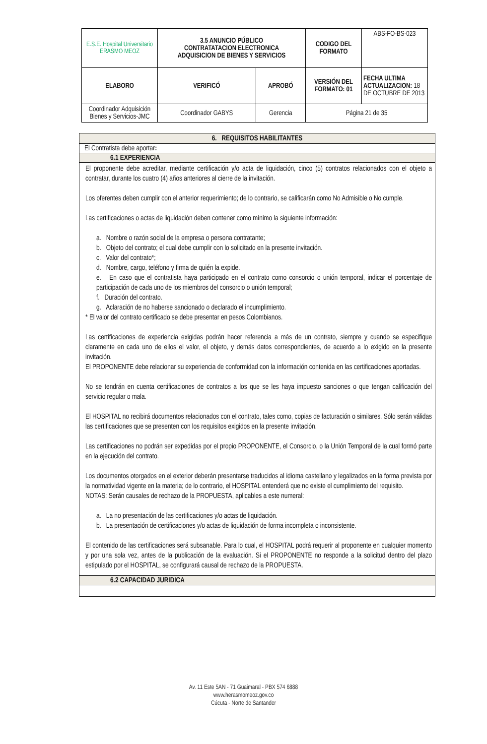| E.S.E. Hospital Universitario ERASMO MEOZ | 3.5 ANUNCIO PÚBLICO CONTRATATACION ELECTRONICA ADQUISICION DE BIENES Y SERVICIOS | | CODIGO DEL FORMATO | ABS-FO-BS-023 |
| ELABORO | VERIFICÓ | APROBÓ | VERSIÓN DEL FORMATO: 01 | FECHA ULTIMA ACTUALIZACION: 18 DE OCTUBRE DE 2013 |
| Coordinador Adquisición Bienes y Servicios-JMC | Coordinador GABYS | Gerencia | Página 21 de 35 | |
6. REQUISITOS HABILITANTES
El Contratista debe aportar:
6.1 EXPERIENCIA
El proponente debe acreditar, mediante certificación y/o acta de liquidación, cinco (5) contratos relacionados con el objeto a contratar, durante los cuatro (4) años anteriores al cierre de la invitación.
Los oferentes deben cumplir con el anterior requerimiento; de lo contrario, se calificarán como No Admisible o No cumple.
Las certificaciones o actas de liquidación deben contener como mínimo la siguiente información:
a. Nombre o razón social de la empresa o persona contratante;
b. Objeto del contrato; el cual debe cumplir con lo solicitado en la presente invitación.
c. Valor del contrato*;
d. Nombre, cargo, teléfono y firma de quién la expide.
e. En caso que el contratista haya participado en el contrato como consorcio o unión temporal, indicar el porcentaje de participación de cada uno de los miembros del consorcio o unión temporal;
f. Duración del contrato.
g. Aclaración de no haberse sancionado o declarado el incumplimiento.
* El valor del contrato certificado se debe presentar en pesos Colombianos.
Las certificaciones de experiencia exigidas podrán hacer referencia a más de un contrato, siempre y cuando se especifique claramente en cada uno de ellos el valor, el objeto, y demás datos correspondientes, de acuerdo a lo exigido en la presente invitación.
El PROPONENTE debe relacionar su experiencia de conformidad con la información contenida en las certificaciones aportadas.
No se tendrán en cuenta certificaciones de contratos a los que se les haya impuesto sanciones o que tengan calificación del servicio regular o mala.
El HOSPITAL no recibirá documentos relacionados con el contrato, tales como, copias de facturación o similares. Sólo serán válidas las certificaciones que se presenten con los requisitos exigidos en la presente invitación.
Las certificaciones no podrán ser expedidas por el propio PROPONENTE, el Consorcio, o la Unión Temporal de la cual formó parte en la ejecución del contrato.
Los documentos otorgados en el exterior deberán presentarse traducidos al idioma castellano y legalizados en la forma prevista por la normatividad vigente en la materia; de lo contrario, el HOSPITAL entenderá que no existe el cumplimiento del requisito.
NOTAS: Serán causales de rechazo de la PROPUESTA, aplicables a este numeral:
a. La no presentación de las certificaciones y/o actas de liquidación.
b. La presentación de certificaciones y/o actas de liquidación de forma incompleta o inconsistente.
El contenido de las certificaciones será subsanable. Para lo cual, el HOSPITAL podrá requerir al proponente en cualquier momento y por una sola vez, antes de la publicación de la evaluación. Si el PROPONENTE no responde a la solicitud dentro del plazo estipulado por el HOSPITAL, se configurará causal de rechazo de la PROPUESTA.
6.2 CAPACIDAD JURIDICA
Av. 11 Este 5AN - 71 Guaimaral - PBX 574 6888
www.herasmomeoz.gov.co
Cúcuta - Norte de Santander